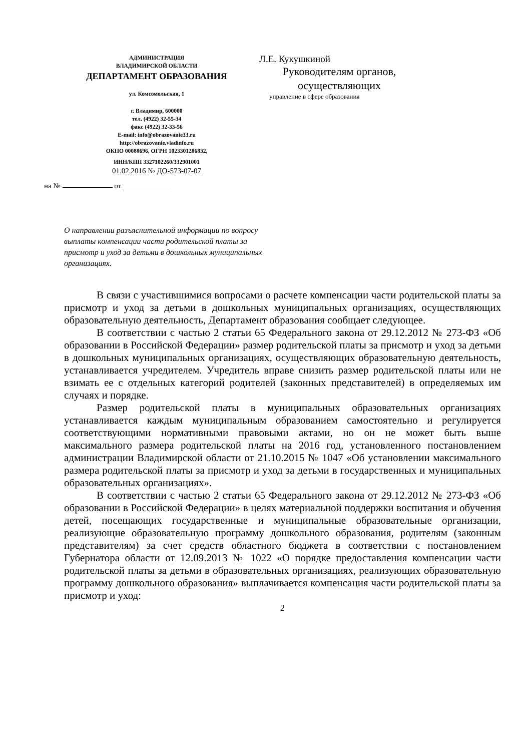АДМИНИСТРАЦИЯ
ВЛАДИМИРСКОЙ ОБЛАСТИ
ДЕПАРТАМЕНТ ОБРАЗОВАНИЯ
ул. Комсомольская, 1
г. Владимир, 600000
тел. (4922) 32-55-34
факс (4922) 32-33-56
E-mail: info@obrazovanie33.ru
http://obrazovanie.vladinfo.ru
ОКПО 00088696, ОГРН 1023301286832,
ИНН/КПП 3327102260/332901001
01.02.2016 № ДО-573-07-07
на № от _____________
Л.Е. Кукушкиной
Руководителям органов, осуществляющих
управление в сфере образования
О направлении разъяснительной информации по вопросу выплаты компенсации части родительской платы за присмотр и уход за детьми в дошкольных муниципальных организациях.
В связи с участившимися вопросами о расчете компенсации части родительской платы за присмотр и уход за детьми в дошкольных муниципальных организациях, осуществляющих образовательную деятельность, Департамент образования сообщает следующее.
В соответствии с частью 2 статьи 65 Федерального закона от 29.12.2012 № 273-ФЗ «Об образовании в Российской Федерации» размер родительской платы за присмотр и уход за детьми в дошкольных муниципальных организациях, осуществляющих образовательную деятельность, устанавливается учредителем. Учредитель вправе снизить размер родительской платы или не взимать ее с отдельных категорий родителей (законных представителей) в определяемых им случаях и порядке.
Размер родительской платы в муниципальных образовательных организациях устанавливается каждым муниципальным образованием самостоятельно и регулируется соответствующими нормативными правовыми актами, но он не может быть выше максимального размера родительской платы на 2016 год, установленного постановлением администрации Владимирской области от 21.10.2015 № 1047 «Об установлении максимального размера родительской платы за присмотр и уход за детьми в государственных и муниципальных образовательных организациях».
В соответствии с частью 2 статьи 65 Федерального закона от 29.12.2012 № 273-ФЗ «Об образовании в Российской Федерации» в целях материальной поддержки воспитания и обучения детей, посещающих государственные и муниципальные образовательные организации, реализующие образовательную программу дошкольного образования, родителям (законным представителям) за счет средств областного бюджета в соответствии с постановлением Губернатора области от 12.09.2013 № 1022 «О порядке предоставления компенсации части родительской платы за детьми в образовательных организациях, реализующих образовательную программу дошкольного образования» выплачивается компенсация части родительской платы за присмотр и уход:
2